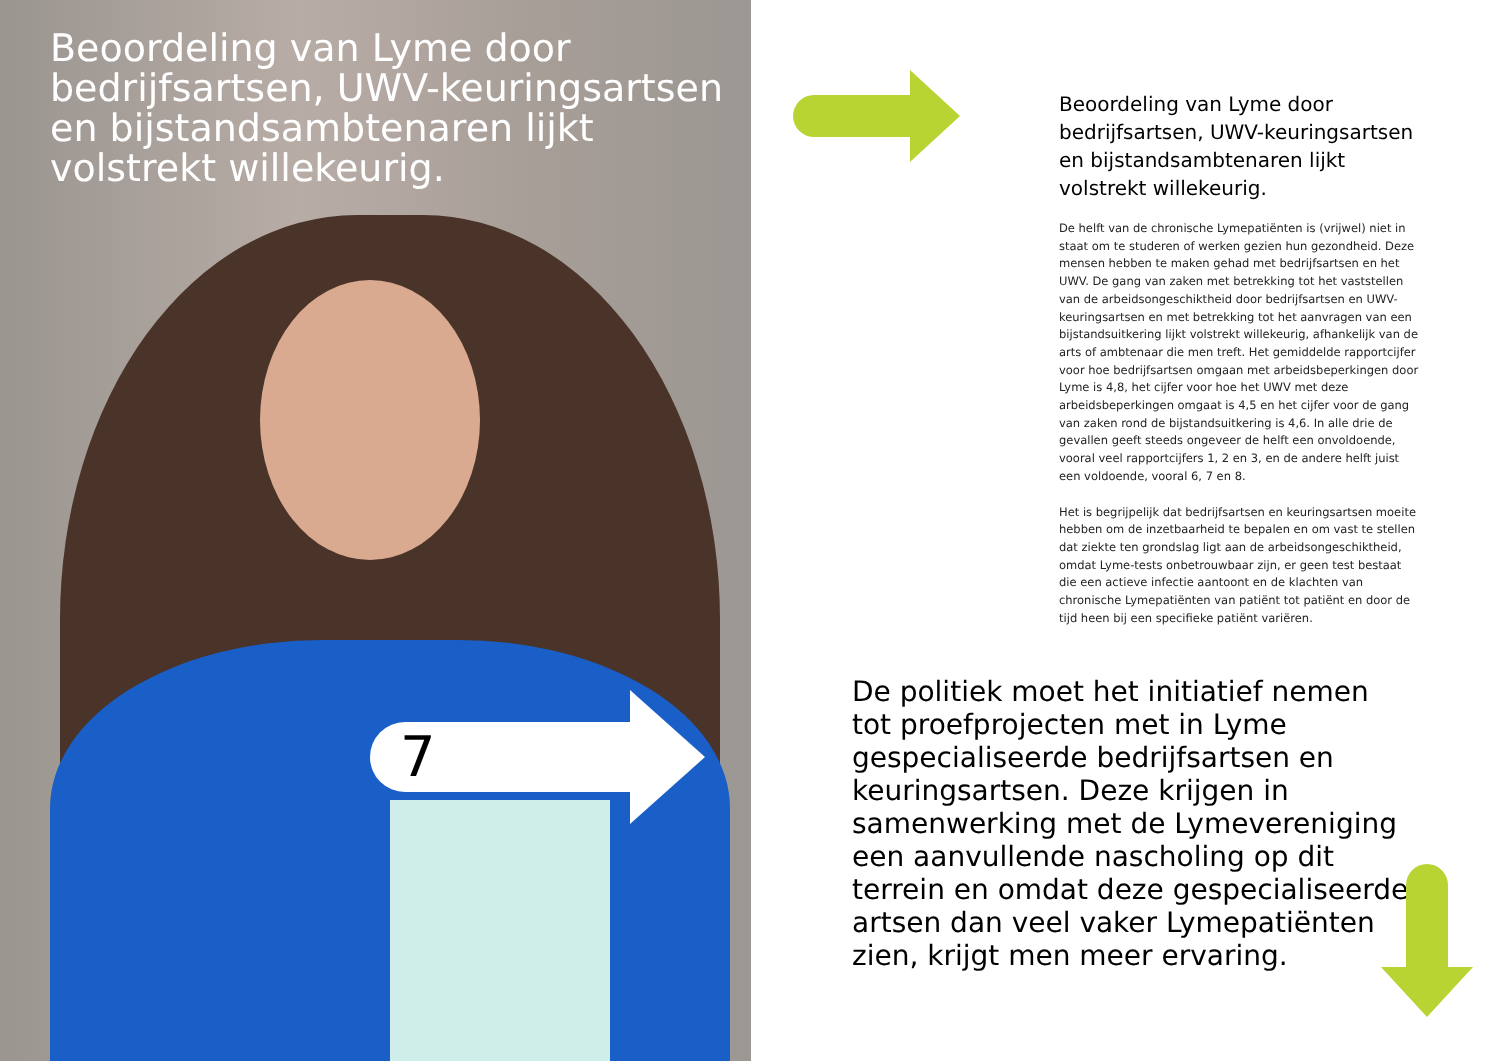Beoordeling van Lyme door bedrijfsartsen, UWV-keuringsartsen en bijstandsambtenaren lijkt volstrekt willekeurig.
7
Beoordeling van Lyme door bedrijfsartsen, UWV-keuringsartsen en bijstandsambtenaren lijkt volstrekt willekeurig.
De helft van de chronische Lymepatiënten is (vrijwel) niet in staat om te studeren of werken gezien hun gezondheid. Deze mensen hebben te maken gehad met bedrijfsartsen en het UWV. De gang van zaken met betrekking tot het vaststellen van de arbeidsongeschiktheid door bedrijfsartsen en UWV-keuringsartsen en met betrekking tot het aanvragen van een bijstandsuitkering lijkt volstrekt willekeurig, afhankelijk van de arts of ambtenaar die men treft. Het gemiddelde rapportcijfer voor hoe bedrijfsartsen omgaan met arbeidsbeperkingen door Lyme is 4,8, het cijfer voor hoe het UWV met deze arbeidsbeperkingen omgaat is 4,5 en het cijfer voor de gang van zaken rond de bijstandsuitkering is 4,6. In alle drie de gevallen geeft steeds ongeveer de helft een onvoldoende, vooral veel rapportcijfers 1, 2 en 3, en de andere helft juist een voldoende, vooral 6, 7 en 8.
Het is begrijpelijk dat bedrijfsartsen en keuringsartsen moeite hebben om de inzetbaarheid te bepalen en om vast te stellen dat ziekte ten grondslag ligt aan de arbeidsongeschiktheid, omdat Lyme-tests onbetrouwbaar zijn, er geen test bestaat die een actieve infectie aantoont en de klachten van chronische Lymepatiënten van patiënt tot patiënt en door de tijd heen bij een specifieke patiënt variëren.
De politiek moet het initiatief nemen tot proefprojecten met in Lyme gespecialiseerde bedrijfsartsen en keuringsartsen. Deze krijgen in samenwerking met de Lymevereniging een aanvullende nascholing op dit terrein en omdat deze gespecialiseerde artsen dan veel vaker Lymepatiënten zien, krijgt men meer ervaring.